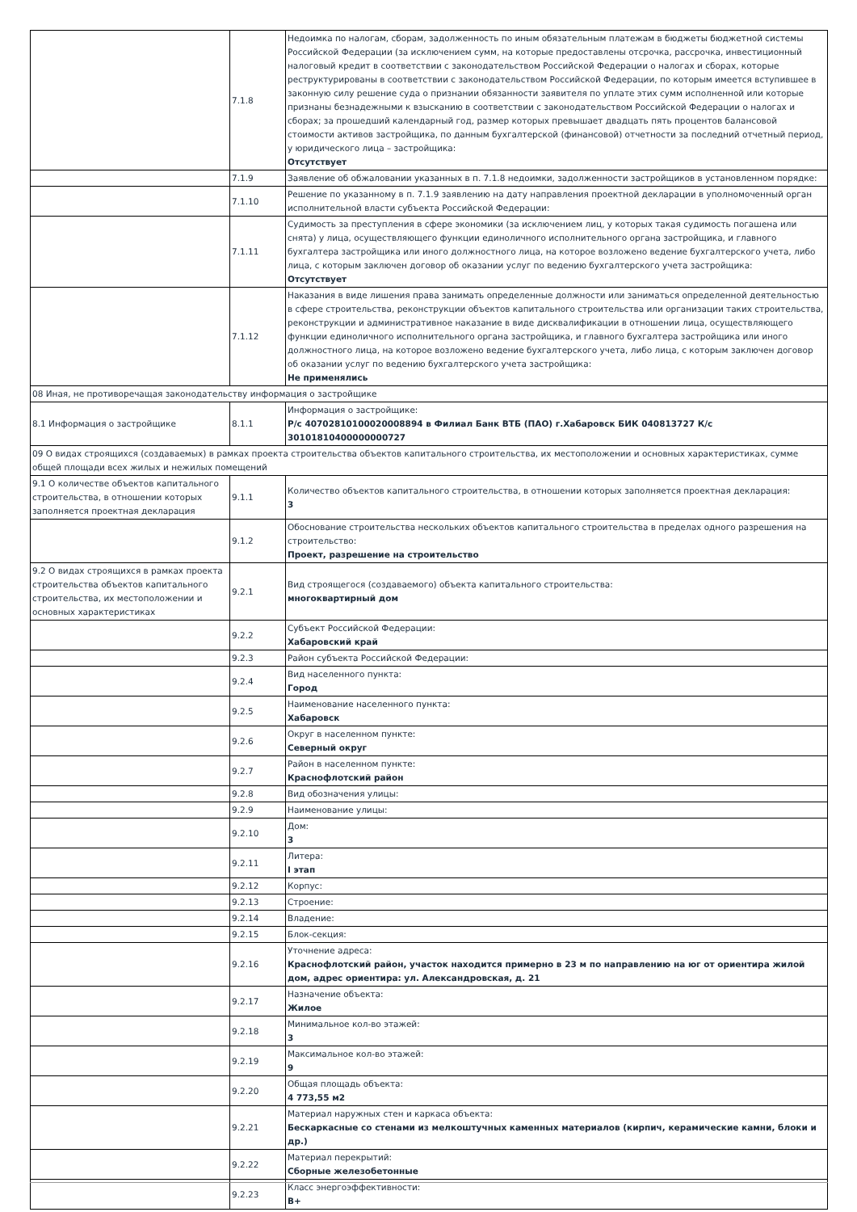| | 7.1.8 | Недоимка по налогам, сборам, задолженность по иным обязательным платежам в бюджеты бюджетной системы Российской Федерации (за исключением сумм, на которые предоставлены отсрочка, рассрочка, инвестиционный налоговый кредит в соответствии с законодательством Российской Федерации о налогах и сборах, которые реструктурированы в соответствии с законодательством Российской Федерации, по которым имеется вступившее в законную силу решение суда о признании обязанности заявителя по уплате этих сумм исполненной или которые признаны безнадежными к взысканию в соответствии с законодательством Российской Федерации о налогах и сборах; за прошедший календарный год, размер которых превышает двадцать пять процентов балансовой стоимости активов застройщика, по данным бухгалтерской (финансовой) отчетности за последний отчетный период, у юридического лица – застройщика: Отсутствует |
| | 7.1.9 | Заявление об обжаловании указанных в п. 7.1.8 недоимки, задолженности застройщиков в установленном порядке: |
| | 7.1.10 | Решение по указанному в п. 7.1.9 заявлению на дату направления проектной декларации в уполномоченный орган исполнительной власти субъекта Российской Федерации: |
| | 7.1.11 | Судимость за преступления в сфере экономики (за исключением лиц, у которых такая судимость погашена или снята) у лица, осуществляющего функции единоличного исполнительного органа застройщика, и главного бухгалтера застройщика или иного должностного лица, на которое возложено ведение бухгалтерского учета, либо лица, с которым заключен договор об оказании услуг по ведению бухгалтерского учета застройщика: Отсутствует |
| | 7.1.12 | Наказания в виде лишения права занимать определенные должности или заниматься определенной деятельностью в сфере строительства, реконструкции объектов капитального строительства или организации таких строительства, реконструкции и административное наказание в виде дисквалификации в отношении лица, осуществляющего функции единоличного исполнительного органа застройщика, и главного бухгалтера застройщика или иного должностного лица, на которое возложено ведение бухгалтерского учета, либо лица, с которым заключен договор об оказании услуг по ведению бухгалтерского учета застройщика: Не применялись |
| 08 Иная, не противоречащая законодательству информация о застройщике | | |
| 8.1 Информация о застройщике | 8.1.1 | Информация о застройщике: Р/с 40702810100020008894 в Филиал Банк ВТБ (ПАО) г.Хабаровск БИК 040813727 К/с 30101810400000000727 |
| 09 О видах строящихся (создаваемых) в рамках проекта строительства объектов капитального строительства, их местоположении и основных характеристиках, сумме общей площади всех жилых и нежилых помещений | | |
| 9.1 О количестве объектов капитального строительства, в отношении которых заполняется проектная декларация | 9.1.1 | Количество объектов капитального строительства, в отношении которых заполняется проектная декларация: 3 |
| | 9.1.2 | Обоснование строительства нескольких объектов капитального строительства в пределах одного разрешения на строительство: Проект, разрешение на строительство |
| 9.2 О видах строящихся в рамках проекта строительства объектов капитального строительства, их местоположении и основных характеристиках | 9.2.1 | Вид строящегося (создаваемого) объекта капитального строительства: многоквартирный дом |
| | 9.2.2 | Субъект Российской Федерации: Хабаровский край |
| | 9.2.3 | Район субъекта Российской Федерации: |
| | 9.2.4 | Вид населенного пункта: Город |
| | 9.2.5 | Наименование населенного пункта: Хабаровск |
| | 9.2.6 | Округ в населенном пункте: Северный округ |
| | 9.2.7 | Район в населенном пункте: Краснофлотский район |
| | 9.2.8 | Вид обозначения улицы: |
| | 9.2.9 | Наименование улицы: |
| | 9.2.10 | Дом: 3 |
| | 9.2.11 | Литера: I этап |
| | 9.2.12 | Корпус: |
| | 9.2.13 | Строение: |
| | 9.2.14 | Владение: |
| | 9.2.15 | Блок-секция: |
| | 9.2.16 | Уточнение адреса: Краснофлотский район, участок находится примерно в 23 м по направлению на юг от ориентира жилой дом, адрес ориентира: ул. Александровская, д. 21 |
| | 9.2.17 | Назначение объекта: Жилое |
| | 9.2.18 | Минимальное кол-во этажей: 3 |
| | 9.2.19 | Максимальное кол-во этажей: 9 |
| | 9.2.20 | Общая площадь объекта: 4 773,55 м2 |
| | 9.2.21 | Материал наружных стен и каркаса объекта: Бескаркасные со стенами из мелкоштучных каменных материалов (кирпич, керамические камни, блоки и др.) |
| | 9.2.22 | Материал перекрытий: Сборные железобетонные |
| | 9.2.23 | Класс энергоэффективности: B+ |